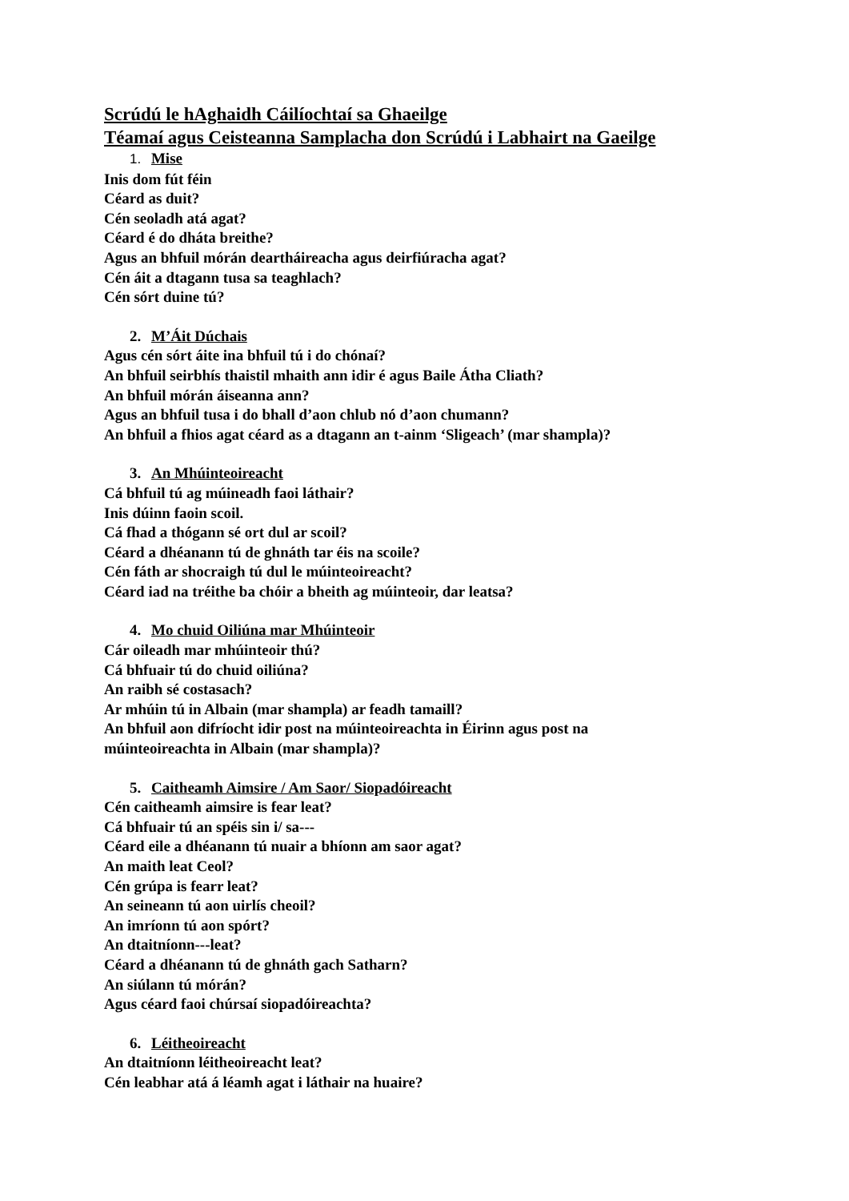Scrúdú le hAghaidh Cáilíochtaí sa Ghaeilge
Téamaí agus Ceisteanna Samplacha don Scrúdú i Labhairt na Gaeilge
1. Mise
Inis dom fút féin
Céard as duit?
Cén seoladh atá agat?
Céard é do dháta breithe?
Agus an bhfuil mórán deartháireacha agus deirfiúracha agat?
Cén áit a dtagann tusa sa teaghlach?
Cén sórt duine tú?
2. M’Áit Dúchais
Agus cén sórt áite ina bhfuil tú i do chónaí?
An bhfuil seirbhís thaistil mhaith ann idir é agus Baile Átha Cliath?
An bhfuil mórán áiseanna ann?
Agus an bhfuil tusa i do bhall d’aon chlub nó d’aon chumann?
An bhfuil a fhios agat céard as a dtagann an t-ainm ‘Sligeach’ (mar shampla)?
3. An Mhúinteoireacht
Cá bhfuil tú ag múineadh faoi láthair?
Inis dúinn faoin scoil.
Cá fhad a thógann sé ort dul ar scoil?
Céard a dhéanann tú de ghnáth tar éis na scoile?
Cén fáth ar shocraigh tú dul le múinteoireacht?
Céard iad na tréithe ba chóir a bheith ag múinteoir, dar leatsa?
4. Mo chuid Oiliúna mar Mhúinteoir
Cár oileadh mar mhúinteoir thú?
Cá bhfuair tú do chuid oiliúna?
An raibh sé costasach?
Ar mhúin tú in Albain (mar shampla) ar feadh tamaill?
An bhfuil aon difríocht idir post na múinteoireachta in Éirinn agus post na
múinteoireachta in Albain (mar shampla)?
5. Caitheamh Aimsire / Am Saor/ Siopadóireacht
Cén caitheamh aimsire is fear leat?
Cá bhfuair tú an spéis sin i/ sa---
Céard eile a dhéanann tú nuair a bhíonn am saor agat?
An maith leat Ceol?
Cén grúpa is fearr leat?
An seineann tú aon uirlís cheoil?
An imríonn tú aon spórt?
An dtaitníonn---leat?
Céard a dhéanann tú de ghnáth gach Satharn?
An siúlann tú mórán?
Agus céard faoi chúrsaí siopadóireachta?
6. Léitheoireacht
An dtaitníonn léitheoireacht leat?
Cén leabhar atá á léamh agat i láthair na huaire?